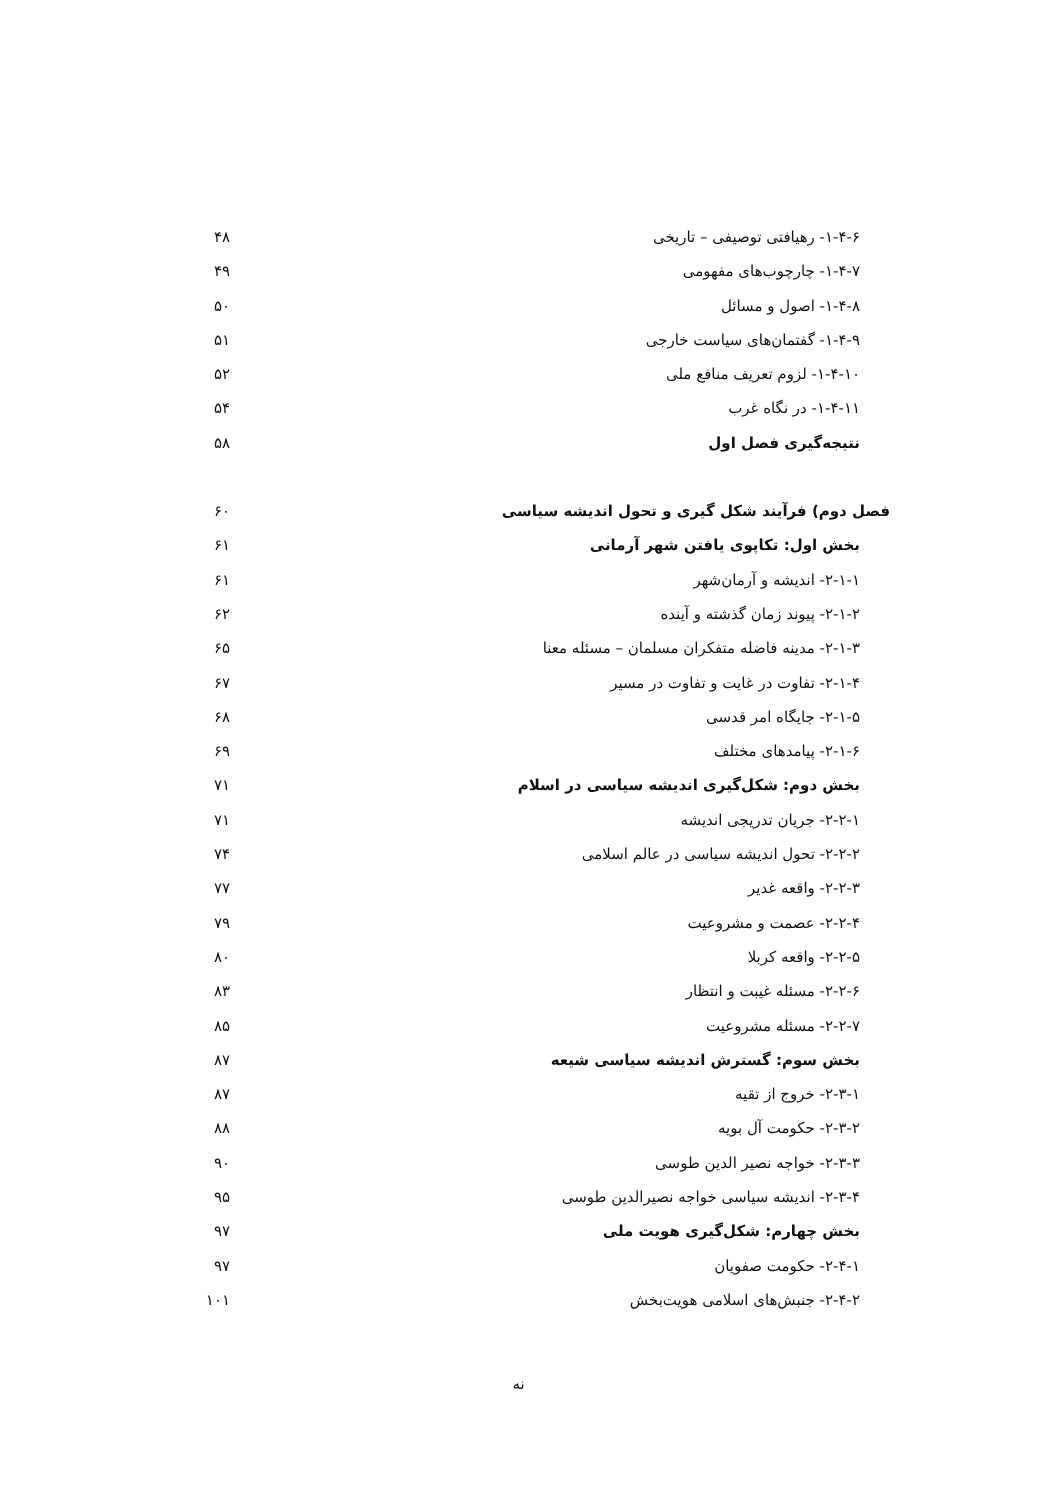۱-۴-۶- رهیافتی توصیفی – تاریخی ۴۸
۱-۴-۷- چارچوب‌های مفهومی ۴۹
۱-۴-۸- اصول و مسائل ۵۰
۱-۴-۹- گفتمان‌های سیاست خارجی ۵۱
۱-۴-۱۰- لزوم تعریف منافع ملی ۵۲
۱-۴-۱۱- در نگاه غرب ۵۴
نتیجه‌گیری فصل اول ۵۸
فصل دوم) فرآیند شکل گیری و تحول اندیشه سیاسی ۶۰
بخش اول: تکاپوی یافتن شهر آرمانی ۶۱
۲-۱-۱- اندیشه و آرمان‌شهر ۶۱
۲-۱-۲- پیوند زمان گذشته و آینده ۶۲
۲-۱-۳- مدینه فاضله متفکران مسلمان – مسئله معنا ۶۵
۲-۱-۴- تفاوت در غایت و تفاوت در مسیر ۶۷
۲-۱-۵- جایگاه امر قدسی ۶۸
۲-۱-۶- پیامدهای مختلف ۶۹
بخش دوم: شکل‌گیری اندیشه سیاسی در اسلام ۷۱
۲-۲-۱- جریان تدریجی اندیشه ۷۱
۲-۲-۲- تحول اندیشه سیاسی در عالم اسلامی ۷۴
۲-۲-۳- واقعه غدیر ۷۷
۲-۲-۴- عصمت و مشروعیت ۷۹
۲-۲-۵- واقعه کربلا ۸۰
۲-۲-۶- مسئله غیبت و انتظار ۸۳
۲-۲-۷- مسئله مشروعیت ۸۵
بخش سوم: گسترش اندیشه سیاسی شیعه ۸۷
۲-۳-۱- خروج از تقیه ۸۷
۲-۳-۲- حکومت آل بویه ۸۸
۲-۳-۳- خواجه نصیر الدین طوسی ۹۰
۲-۳-۴- اندیشه سیاسی خواجه نصیرالدین طوسی ۹۵
بخش چهارم: شکل‌گیری هویت ملی ۹۷
۲-۴-۱- حکومت صفویان ۹۷
۲-۴-۲- جنبش‌های اسلامی هویت‌بخش ۱۰۱
نه